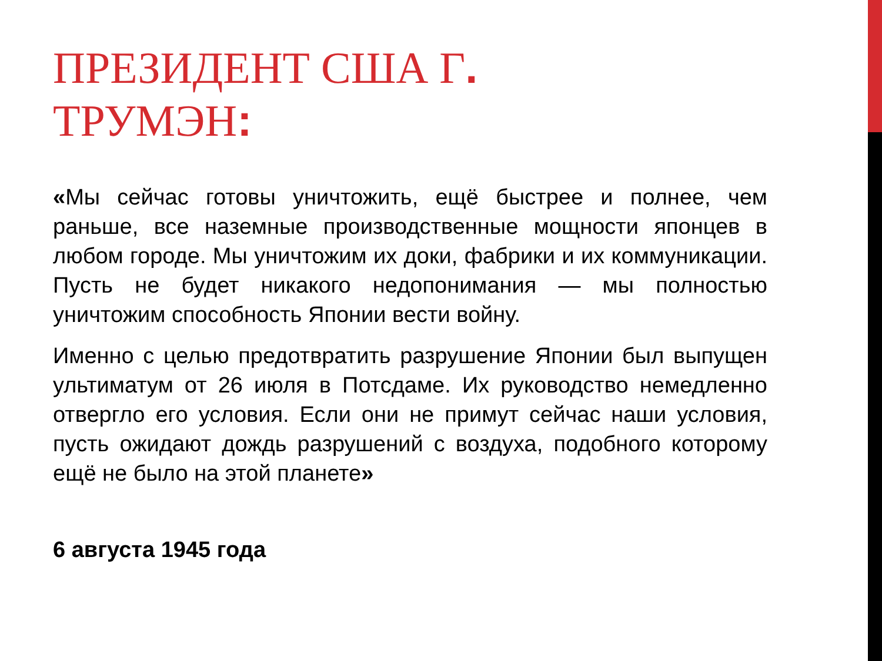ПРЕЗИДЕНТ США Г.
ТРУМЭН:
«Мы сейчас готовы уничтожить, ещё быстрее и полнее, чем раньше, все наземные производственные мощности японцев в любом городе. Мы уничтожим их доки, фабрики и их коммуникации. Пусть не будет никакого недопонимания — мы полностью уничтожим способность Японии вести войну.
Именно с целью предотвратить разрушение Японии был выпущен ультиматум от 26 июля в Потсдаме. Их руководство немедленно отвергло его условия. Если они не примут сейчас наши условия, пусть ожидают дождь разрушений с воздуха, подобного которому ещё не было на этой планете»
6 августа 1945 года